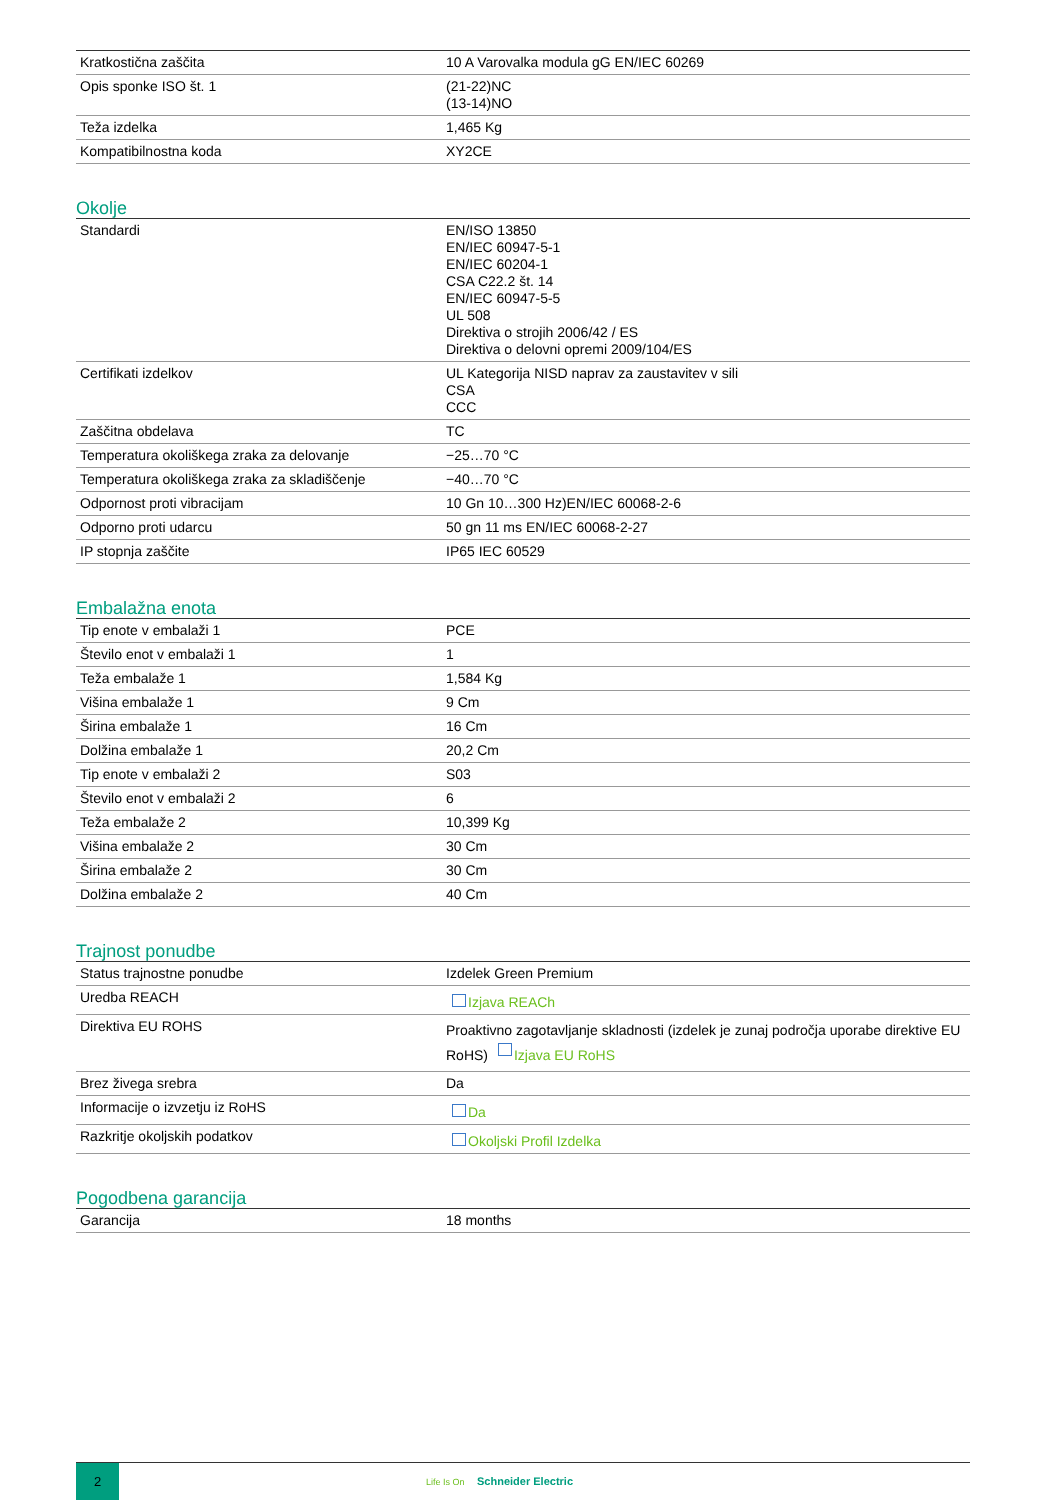| Kratkostična zaščita | 10 A Varovalka modula gG EN/IEC 60269 |
| Opis sponke ISO št. 1 | (21-22)NC (13-14)NO |
| Teža izdelka | 1,465 Kg |
| Kompatibilnostna koda | XY2CE |
Okolje
| Standardi | EN/ISO 13850 EN/IEC 60947-5-1 EN/IEC 60204-1 CSA C22.2 št. 14 EN/IEC 60947-5-5 UL 508 Direktiva o strojih 2006/42 / ES Direktiva o delovni opremi 2009/104/ES |
| Certifikati izdelkov | UL Kategorija NISD naprav za zaustavitev v sili CSA CCC |
| Zaščitna obdelava | TC |
| Temperatura okoliškega zraka za delovanje | −25…70 °C |
| Temperatura okoliškega zraka za skladiščenje | −40…70 °C |
| Odpornost proti vibracijam | 10 Gn 10…300 Hz)EN/IEC 60068-2-6 |
| Odporno proti udarcu | 50 gn 11 ms EN/IEC 60068-2-27 |
| IP stopnja zaščite | IP65 IEC 60529 |
Embalažna enota
| Tip enote v embalaži 1 | PCE |
| Število enot v embalaži 1 | 1 |
| Teža embalaže 1 | 1,584 Kg |
| Višina embalaže 1 | 9 Cm |
| Širina embalaže 1 | 16 Cm |
| Dolžina embalaže 1 | 20,2 Cm |
| Tip enote v embalaži 2 | S03 |
| Število enot v embalaži 2 | 6 |
| Teža embalaže 2 | 10,399 Kg |
| Višina embalaže 2 | 30 Cm |
| Širina embalaže 2 | 30 Cm |
| Dolžina embalaže 2 | 40 Cm |
Trajnost ponudbe
| Status trajnostne ponudbe | Izdelek Green Premium |
| Uredba REACH | Izjava REACh |
| Direktiva EU ROHS | Proaktivno zagotavljanje skladnosti (izdelek je zunaj področja uporabe direktive EU RoHS) Izjava EU RoHS |
| Brez živega srebra | Da |
| Informacije o izvzetju iz RoHS | Da |
| Razkritje okoljskih podatkov | Okoljski Profil Izdelka |
Pogodbena garancija
| Garancija | 18 months |
2
Life Is On Schneider Electric